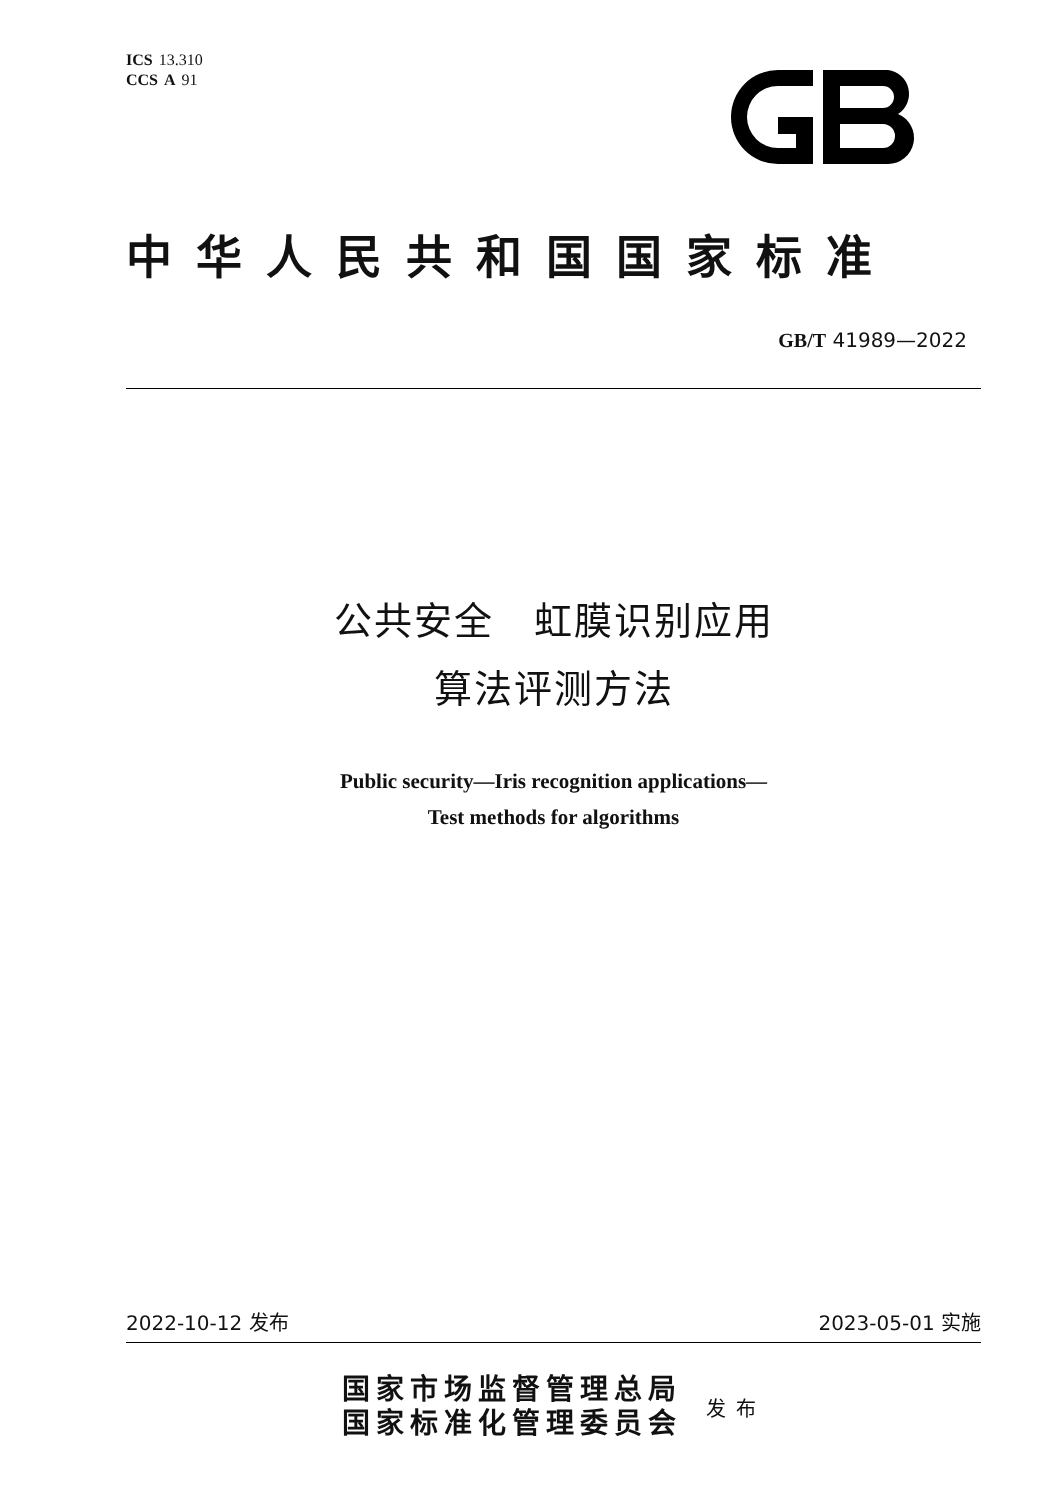ICS 13.310
CCS A 91
中华人民共和国国家标准
GB/T 41989—2022
公共安全　虹膜识别应用
算法评测方法
Public security—Iris recognition applications—
Test methods for algorithms
2022-10-12 发布 2023-05-01 实施
国家市场监督管理总局
国家标准化管理委员会
发布